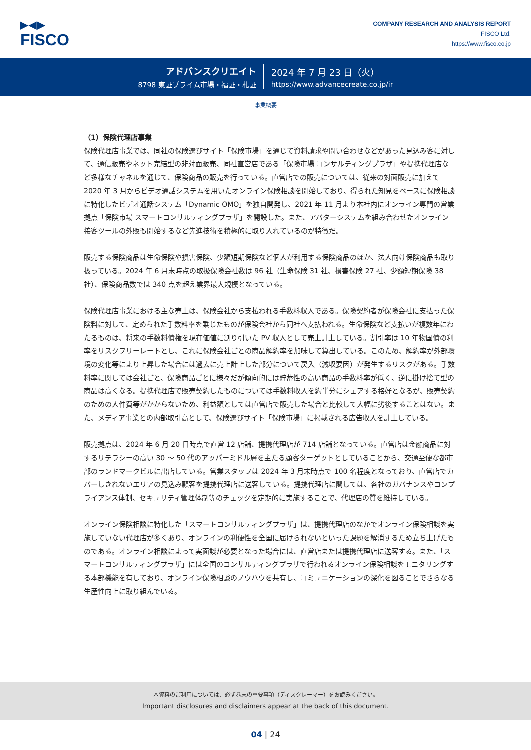▶◀▶
FISCO
COMPANY RESEARCH AND ANALYSIS REPORT
FISCO Ltd.
https://www.fisco.co.jp
アドバンスクリエイト
8798 東証プライム市場・福証・札証
2024 年 7 月 23 日（火）
https://www.advancecreate.co.jp/ir
事業概要
（1）保険代理店事業
保険代理店事業では、同社の保険選びサイト「保険市場」を通じて資料請求や問い合わせなどがあった見込み客に対して、通信販売やネット完結型の非対面販売、同社直営店である「保険市場 コンサルティングプラザ」や提携代理店など多様なチャネルを通じて、保険商品の販売を行っている。直営店での販売については、従来の対面販売に加えて 2020 年 3 月からビデオ通話システムを用いたオンライン保険相談を開始しており、得られた知見をベースに保険相談に特化したビデオ通話システム「Dynamic OMO」を独自開発し、2021 年 11 月より本社内にオンライン専門の営業拠点「保険市場 スマートコンサルティングプラザ」を開設した。また、アバターシステムを組み合わせたオンライン接客ツールの外販も開始するなど先進技術を積極的に取り入れているのが特徴だ。
販売する保険商品は生命保険や損害保険、少額短期保険など個人が利用する保険商品のほか、法人向け保険商品も取り扱っている。2024 年 6 月末時点の取扱保険会社数は 96 社（生命保険 31 社、損害保険 27 社、少額短期保険 38 社）、保険商品数では 340 点を超え業界最大規模となっている。
保険代理店事業における主な売上は、保険会社から支払われる手数料収入である。保険契約者が保険会社に支払った保険料に対して、定められた手数料率を乗じたものが保険会社から同社へ支払われる。生命保険など支払いが複数年にわたるものは、将来の手数料債権を現在価値に割り引いた PV 収入として売上計上している。割引率は 10 年物国債の利率をリスクフリーレートとし、これに保険会社ごとの商品解約率を加味して算出している。このため、解約率が外部環境の変化等により上昇した場合には過去に売上計上した部分について戻入（減収要因）が発生するリスクがある。手数料率に関しては会社ごと、保険商品ごとに様々だが傾向的には貯蓄性の高い商品の手数料率が低く、逆に掛け捨て型の商品は高くなる。提携代理店で販売契約したものについては手数料収入を約半分にシェアする格好となるが、販売契約のための人件費等がかからないため、利益額としては直営店で販売した場合と比較して大幅に劣後することはない。また、メディア事業との内部取引高として、保険選びサイト「保険市場」に掲載される広告収入を計上している。
販売拠点は、2024 年 6 月 20 日時点で直営 12 店舗、提携代理店が 714 店舗となっている。直営店は金融商品に対するリテラシーの高い 30 ～ 50 代のアッパーミドル層を主たる顧客ターゲットとしていることから、交通至便な都市部のランドマークビルに出店している。営業スタッフは 2024 年 3 月末時点で 100 名程度となっており、直営店でカバーしきれないエリアの見込み顧客を提携代理店に送客している。提携代理店に関しては、各社のガバナンスやコンプライアンス体制、セキュリティ管理体制等のチェックを定期的に実施することで、代理店の質を維持している。
オンライン保険相談に特化した「スマートコンサルティングプラザ」は、提携代理店のなかでオンライン保険相談を実施していない代理店が多くあり、オンラインの利便性を全国に届けられないといった課題を解消するため立ち上げたものである。オンライン相談によって実面談が必要となった場合には、直営店または提携代理店に送客する。また、「スマートコンサルティングプラザ」には全国のコンサルティングプラザで行われるオンライン保険相談をモニタリングする本部機能を有しており、オンライン保険相談のノウハウを共有し、コミュニケーションの深化を図ることでさらなる生産性向上に取り組んでいる。
本資料のご利用については、必ず巻末の重要事項（ディスクレーマー）をお読みください。
Important disclosures and disclaimers appear at the back of this document.
04 | 24